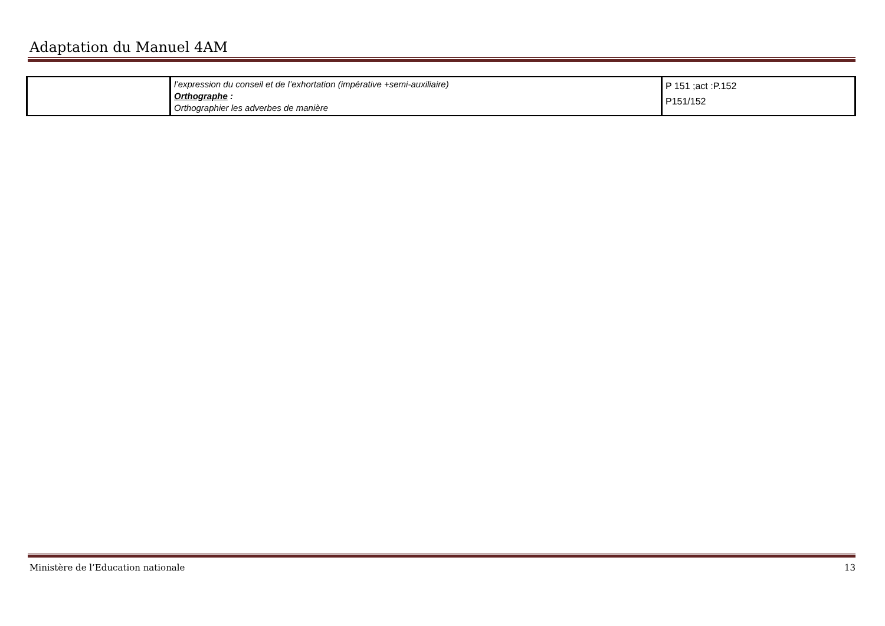Adaptation du Manuel 4AM
| | l’expression du conseil et de l’exhortation (impérative +semi-auxiliaire) Orthographe : Orthographier les adverbes de manière | P 151 ;act :P.152 P151/152 |
Ministère de l’Education nationale 13